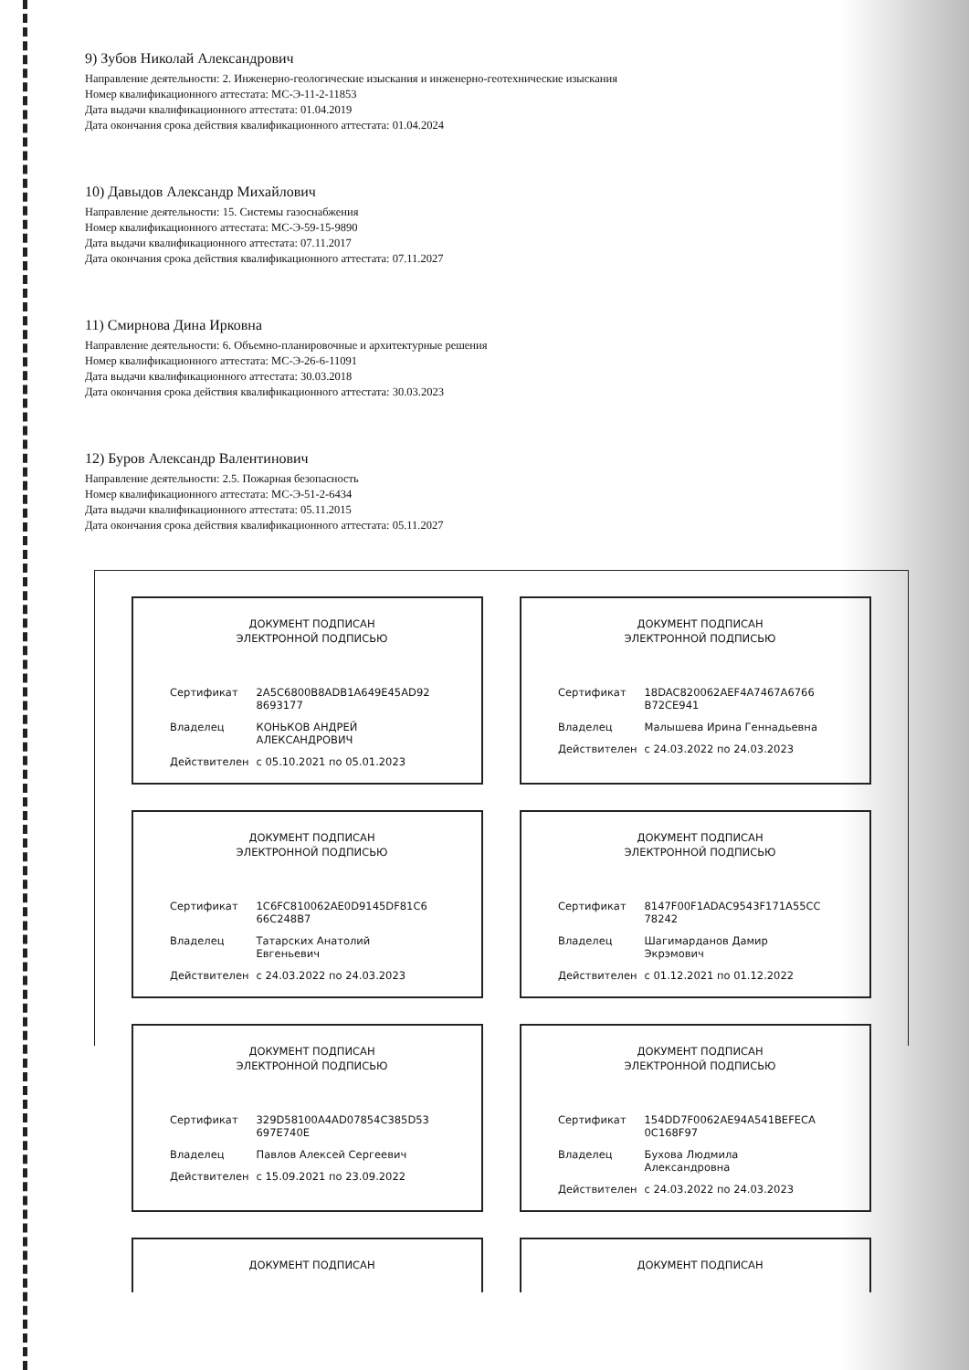9) Зубов Николай Александрович
Направление деятельности: 2. Инженерно-геологические изыскания и инженерно-геотехнические изыскания
Номер квалификационного аттестата: МС-Э-11-2-11853
Дата выдачи квалификационного аттестата: 01.04.2019
Дата окончания срока действия квалификационного аттестата: 01.04.2024
10) Давыдов Александр Михайлович
Направление деятельности: 15. Системы газоснабжения
Номер квалификационного аттестата: МС-Э-59-15-9890
Дата выдачи квалификационного аттестата: 07.11.2017
Дата окончания срока действия квалификационного аттестата: 07.11.2027
11) Смирнова Дина Ирковна
Направление деятельности: 6. Объемно-планировочные и архитектурные решения
Номер квалификационного аттестата: МС-Э-26-6-11091
Дата выдачи квалификационного аттестата: 30.03.2018
Дата окончания срока действия квалификационного аттестата: 30.03.2023
12) Буров Александр Валентинович
Направление деятельности: 2.5. Пожарная безопасность
Номер квалификационного аттестата: МС-Э-51-2-6434
Дата выдачи квалификационного аттестата: 05.11.2015
Дата окончания срока действия квалификационного аттестата: 05.11.2027
ДОКУМЕНТ ПОДПИСАН
ЭЛЕКТРОННОЙ ПОДПИСЬЮ
| Сертификат | 2A5C6800B8ADB1A649E45AD92 8693177 |
| Владелец | КОНЬКОВ АНДРЕЙ АЛЕКСАНДРОВИЧ |
| Действителен | с 05.10.2021 по 05.01.2023 |
ДОКУМЕНТ ПОДПИСАН
ЭЛЕКТРОННОЙ ПОДПИСЬЮ
| Сертификат | 18DAC820062AEF4A7467A6766 B72CE941 |
| Владелец | Малышева Ирина Геннадьевна |
| Действителен | с 24.03.2022 по 24.03.2023 |
ДОКУМЕНТ ПОДПИСАН
ЭЛЕКТРОННОЙ ПОДПИСЬЮ
| Сертификат | 1C6FC810062AE0D9145DF81C6 66C248B7 |
| Владелец | Татарских Анатолий Евгеньевич |
| Действителен | с 24.03.2022 по 24.03.2023 |
ДОКУМЕНТ ПОДПИСАН
ЭЛЕКТРОННОЙ ПОДПИСЬЮ
| Сертификат | 8147F00F1ADAC9543F171A55CC 78242 |
| Владелец | Шагимарданов Дамир Экрэмович |
| Действителен | с 01.12.2021 по 01.12.2022 |
ДОКУМЕНТ ПОДПИСАН
ЭЛЕКТРОННОЙ ПОДПИСЬЮ
| Сертификат | 329D58100A4AD07854C385D53 697E740E |
| Владелец | Павлов Алексей Сергеевич |
| Действителен | с 15.09.2021 по 23.09.2022 |
ДОКУМЕНТ ПОДПИСАН
ЭЛЕКТРОННОЙ ПОДПИСЬЮ
| Сертификат | 154DD7F0062AE94A541BEFECA 0C168F97 |
| Владелец | Бухова Людмила Александровна |
| Действителен | с 24.03.2022 по 24.03.2023 |
ДОКУМЕНТ ПОДПИСАН
ДОКУМЕНТ ПОДПИСАН